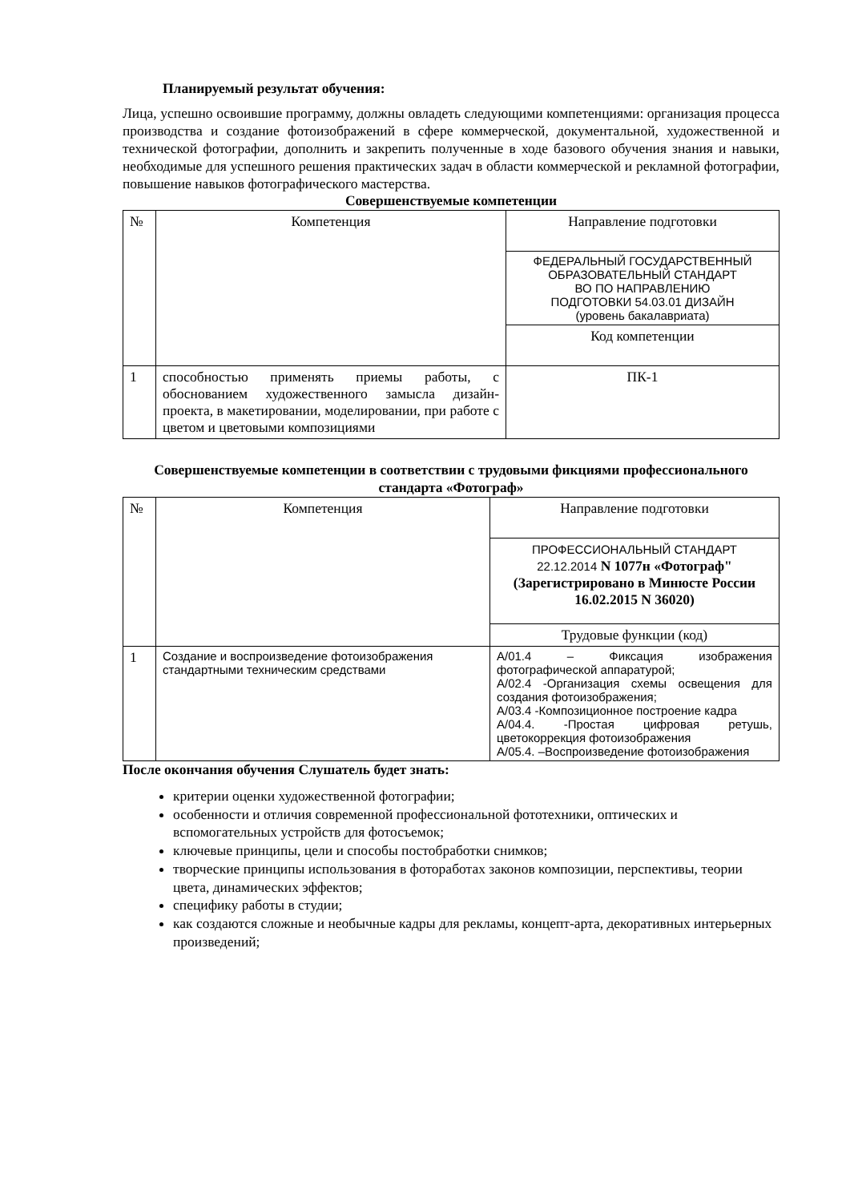Планируемый результат обучения:
Лица, успешно освоившие программу, должны овладеть следующими компетенциями: организация процесса производства и создание фотоизображений в сфере коммерческой, документальной, художественной и технической фотографии, дополнить и закрепить полученные в ходе базового обучения знания и навыки, необходимые для успешного решения практических задач в области коммерческой и рекламной фотографии, повышение навыков фотографического мастерства.
Совершенствуемые компетенции
| № | Компетенция | Направление подготовки |
| | | ФЕДЕРАЛЬНЫЙ ГОСУДАРСТВЕННЫЙ ОБРАЗОВАТЕЛЬНЫЙ СТАНДАРТ ВО ПО НАПРАВЛЕНИЮ ПОДГОТОВКИ 54.03.01 ДИЗАЙН (уровень бакалавриата) |
| | | Код компетенции |
| 1 | способностью применять приемы работы, с обоснованием художественного замысла дизайн-проекта, в макетировании, моделировании, при работе с цветом и цветовыми композициями | ПК-1 |
Совершенствуемые компетенции в соответствии с трудовыми фикциями профессионального стандарта «Фотограф»
| № | Компетенция | Направление подготовки |
| | | ПРОФЕССИОНАЛЬНЫЙ СТАНДАРТ 22.12.2014 N 1077н «Фотограф" (Зарегистрировано в Минюсте России 16.02.2015 N 36020) |
| | | Трудовые функции (код) |
| 1 | Создание и воспроизведение фотоизображения стандартными техническим средствами | А/01.4 – Фиксация изображения фотографической аппаратурой; А/02.4 -Организация схемы освещения для создания фотоизображения; А/03.4 -Композиционное построение кадра А/04.4. -Простая цифровая ретушь, цветокоррекция фотоизображения А/05.4. –Воспроизведение фотоизображения |
После окончания обучения Слушатель будет знать:
критерии оценки художественной фотографии;
особенности и отличия современной профессиональной фототехники, оптических и вспомогательных устройств для фотосъемок;
ключевые принципы, цели и способы постобработки снимков;
творческие принципы использования в фотоработах законов композиции, перспективы, теории цвета, динамических эффектов;
специфику работы в студии;
как создаются сложные и необычные кадры для рекламы, концепт-арта, декоративных интерьерных произведений;